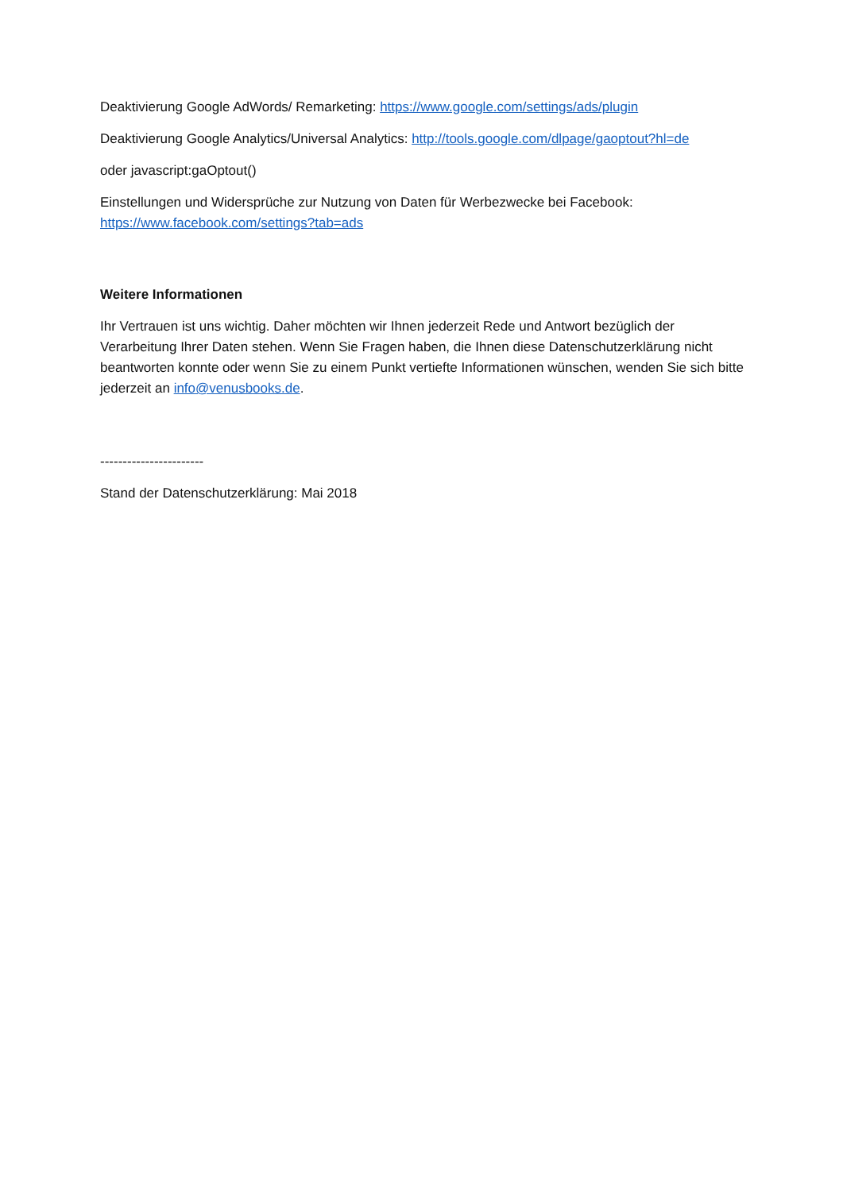Deaktivierung Google AdWords/ Remarketing: https://www.google.com/settings/ads/plugin
Deaktivierung Google Analytics/Universal Analytics: http://tools.google.com/dlpage/gaoptout?hl=de
oder javascript:gaOptout()
Einstellungen und Widersprüche zur Nutzung von Daten für Werbezwecke bei Facebook:
https://www.facebook.com/settings?tab=ads
Weitere Informationen
Ihr Vertrauen ist uns wichtig. Daher möchten wir Ihnen jederzeit Rede und Antwort bezüglich der Verarbeitung Ihrer Daten stehen. Wenn Sie Fragen haben, die Ihnen diese Datenschutzerklärung nicht beantworten konnte oder wenn Sie zu einem Punkt vertiefte Informationen wünschen, wenden Sie sich bitte jederzeit an info@venusbooks.de.
-----------------------
Stand der Datenschutzerklärung: Mai 2018